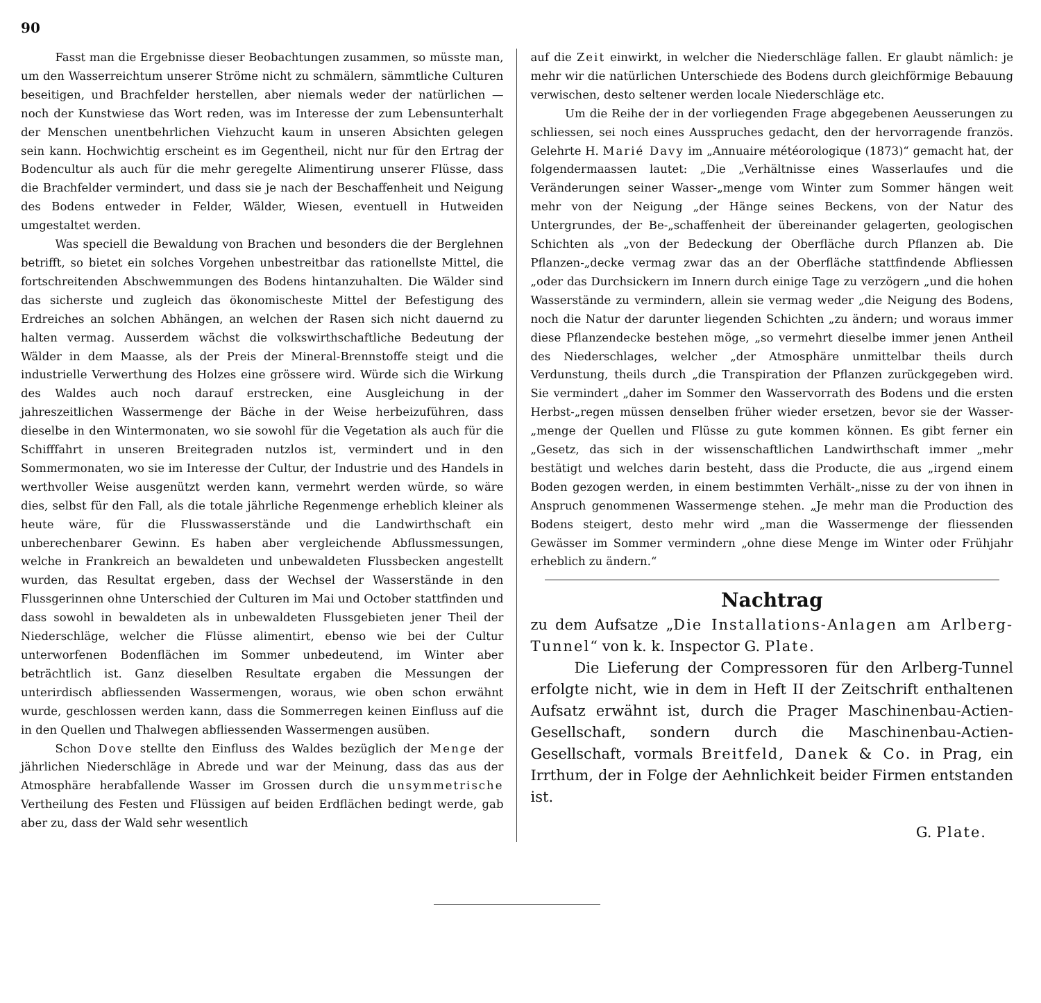90
Fasst man die Ergebnisse dieser Beobachtungen zusammen, so müsste man, um den Wasserreichtum unserer Ströme nicht zu schmälern, sämmtliche Culturen beseitigen, und Brachfelder herstellen, aber niemals weder der natürlichen — noch der Kunstwiese das Wort reden, was im Interesse der zum Lebensunterhalt der Menschen unentbehrlichen Viehzucht kaum in unseren Absichten gelegen sein kann. Hochwichtig erscheint es im Gegentheil, nicht nur für den Ertrag der Bodencultur als auch für die mehr geregelte Alimentirung unserer Flüsse, dass die Brachfelder vermindert, und dass sie je nach der Beschaffenheit und Neigung des Bodens entweder in Felder, Wälder, Wiesen, eventuell in Hutweiden umgestaltet werden.
Was speciell die Bewaldung von Brachen und besonders die der Berglehnen betrifft, so bietet ein solches Vorgehen unbestreitbar das rationellste Mittel, die fortschreitenden Abschwemmungen des Bodens hintanzuhalten. Die Wälder sind das sicherste und zugleich das ökonomischeste Mittel der Befestigung des Erdreiches an solchen Abhängen, an welchen der Rasen sich nicht dauernd zu halten vermag. Ausserdem wächst die volkswirthschaftliche Bedeutung der Wälder in dem Maasse, als der Preis der Mineral-Brennstoffe steigt und die industrielle Verwerthung des Holzes eine grössere wird. Würde sich die Wirkung des Waldes auch noch darauf erstrecken, eine Ausgleichung in der jahreszeitlichen Wassermenge der Bäche in der Weise herbeizuführen, dass dieselbe in den Wintermonaten, wo sie sowohl für die Vegetation als auch für die Schifffahrt in unseren Breitegraden nutzlos ist, vermindert und in den Sommermonaten, wo sie im Interesse der Cultur, der Industrie und des Handels in werthvoller Weise ausgenützt werden kann, vermehrt werden würde, so wäre dies, selbst für den Fall, als die totale jährliche Regenmenge erheblich kleiner als heute wäre, für die Flusswasserstände und die Landwirthschaft ein unberechenbarer Gewinn. Es haben aber vergleichende Abflussmessungen, welche in Frankreich an bewaldeten und unbewaldeten Flussbecken angestellt wurden, das Resultat ergeben, dass der Wechsel der Wasserstände in den Flussgerinnen ohne Unterschied der Culturen im Mai und October stattfinden und dass sowohl in bewaldeten als in unbewaldeten Flussgebieten jener Theil der Niederschläge, welcher die Flüsse alimentirt, ebenso wie bei der Cultur unterworfenen Bodenflächen im Sommer unbedeutend, im Winter aber beträchtlich ist. Ganz dieselben Resultate ergaben die Messungen der unterirdisch abfliessenden Wassermengen, woraus, wie oben schon erwähnt wurde, geschlossen werden kann, dass die Sommerregen keinen Einfluss auf die in den Quellen und Thalwegen abfliessenden Wassermengen ausüben.
Schon Dove stellte den Einfluss des Waldes bezüglich der Menge der jährlichen Niederschläge in Abrede und war der Meinung, dass das aus der Atmosphäre herabfallende Wasser im Grossen durch die unsymmetrische Vertheilung des Festen und Flüssigen auf beiden Erdflächen bedingt werde, gab aber zu, dass der Wald sehr wesentlich
auf die Zeit einwirkt, in welcher die Niederschläge fallen. Er glaubt nämlich: je mehr wir die natürlichen Unterschiede des Bodens durch gleichförmige Bebauung verwischen, desto seltener werden locale Niederschläge etc.
Um die Reihe der in der vorliegenden Frage abgegebenen Aeusserungen zu schliessen, sei noch eines Ausspruches gedacht, den der hervorragende französ. Gelehrte H. Marié Davy im „Annuaire météorologique (1873)“ gemacht hat, der folgendermaassen lautet: „Die „Verhältnisse eines Wasserlaufes und die Veränderungen seiner Wasser-„menge vom Winter zum Sommer hängen weit mehr von der Neigung „der Hänge seines Beckens, von der Natur des Untergrundes, der Be-„schaffenheit der übereinander gelagerten, geologischen Schichten als „von der Bedeckung der Oberfläche durch Pflanzen ab. Die Pflanzen-„decke vermag zwar das an der Oberfläche stattfindende Abfliessen „oder das Durchsickern im Innern durch einige Tage zu verzögern „und die hohen Wasserstände zu vermindern, allein sie vermag weder „die Neigung des Bodens, noch die Natur der darunter liegenden Schichten „zu ändern; und woraus immer diese Pflanzendecke bestehen möge, „so vermehrt dieselbe immer jenen Antheil des Niederschlages, welcher „der Atmosphäre unmittelbar theils durch Verdunstung, theils durch „die Transpiration der Pflanzen zurückgegeben wird. Sie vermindert „daher im Sommer den Wasservorrath des Bodens und die ersten Herbst-„regen müssen denselben früher wieder ersetzen, bevor sie der Wasser-„menge der Quellen und Flüsse zu gute kommen können. Es gibt ferner ein „Gesetz, das sich in der wissenschaftlichen Landwirthschaft immer „mehr bestätigt und welches darin besteht, dass die Producte, die aus „irgend einem Boden gezogen werden, in einem bestimmten Verhält-„nisse zu der von ihnen in Anspruch genommenen Wassermenge stehen. „Je mehr man die Production des Bodens steigert, desto mehr wird „man die Wassermenge der fliessenden Gewässer im Sommer vermindern „ohne diese Menge im Winter oder Frühjahr erheblich zu ändern.“
Nachtrag
zu dem Aufsatze „Die Installations-Anlagen am Arlberg-Tunnel“ von k. k. Inspector G. Plate.
Die Lieferung der Compressoren für den Arlberg-Tunnel erfolgte nicht, wie in dem in Heft II der Zeitschrift enthaltenen Aufsatz erwähnt ist, durch die Prager Maschinenbau-Actien-Gesellschaft, sondern durch die Maschinenbau-Actien-Gesellschaft, vormals Breitfeld, Danek & Co. in Prag, ein Irrthum, der in Folge der Aehnlichkeit beider Firmen entstanden ist.
G. Plate.